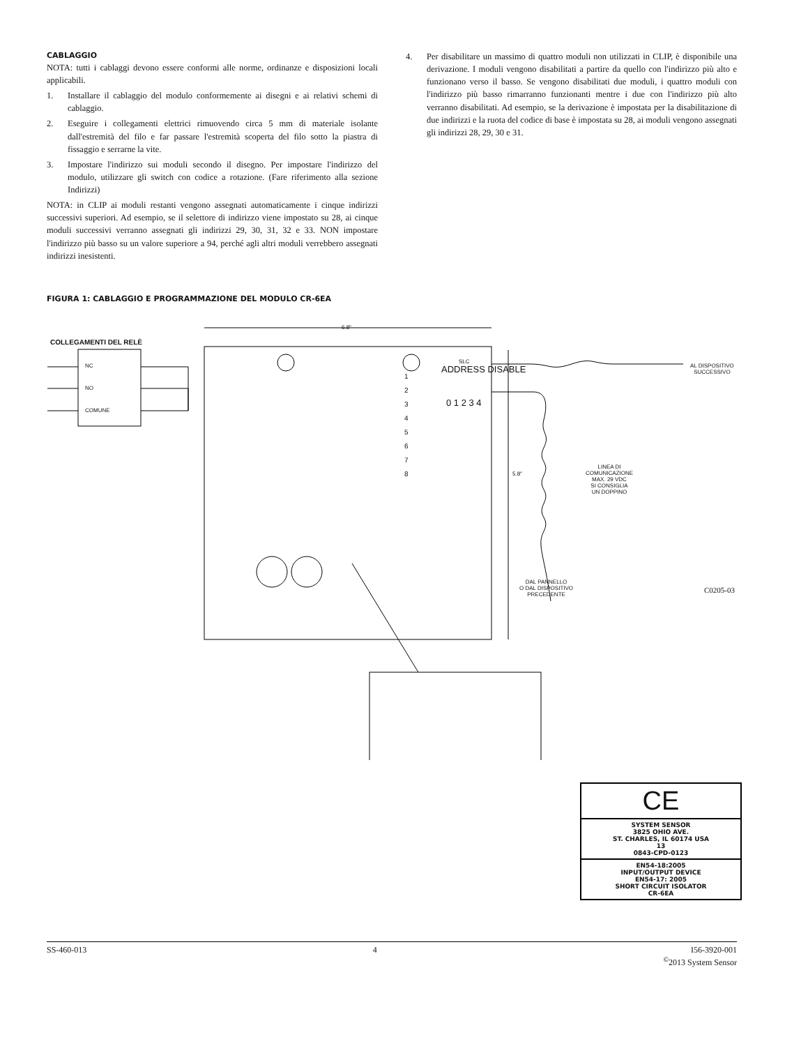CABLAGGIO
NOTA: tutti i cablaggi devono essere conformi alle norme, ordinanze e disposizioni locali applicabili.
1. Installare il cablaggio del modulo conformemente ai disegni e ai relativi schemi di cablaggio.
2. Eseguire i collegamenti elettrici rimuovendo circa 5 mm di materiale isolante dall'estremità del filo e far passare l'estremità scoperta del filo sotto la piastra di fissaggio e serrarne la vite.
3. Impostare l'indirizzo sui moduli secondo il disegno. Per impostare l'indirizzo del modulo, utilizzare gli switch con codice a rotazione. (Fare riferimento alla sezione Indirizzi)
NOTA: in CLIP ai moduli restanti vengono assegnati automaticamente i cinque indirizzi successivi superiori. Ad esempio, se il selettore di indirizzo viene impostato su 28, ai cinque moduli successivi verranno assegnati gli indirizzi 29, 30, 31, 32 e 33. NON impostare l'indirizzo più basso su un valore superiore a 94, perché agli altri moduli verrebbero assegnati indirizzi inesistenti.
4. Per disabilitare un massimo di quattro moduli non utilizzati in CLIP, è disponibile una derivazione. I moduli vengono disabilitati a partire da quello con l'indirizzo più alto e funzionano verso il basso. Se vengono disabilitati due moduli, i quattro moduli con l'indirizzo più basso rimarranno funzionanti mentre i due con l'indirizzo più alto verranno disabilitati. Ad esempio, se la derivazione è impostata per la disabilitazione di due indirizzi e la ruota del codice di base è impostata su 28, ai moduli vengono assegnati gli indirizzi 28, 29, 30 e 31.
FIGURA 1: CABLAGGIO E PROGRAMMAZIONE DEL MODULO CR-6EA
COLLEGAMENTI DEL RELÈ
NC
NO
COMUNE
6.8"
5.8"
SLC
AL DISPOSITIVO
SUCCESSIVO
LINEA DI
COMUNICAZIONE
MAX. 29 VDC
SI CONSIGLIA
UN DOPPINO
DAL PANNELLO
O DAL DISPOSITIVO
PRECEDENTE
C0205-03
ADDRESS DISABLE
0 1 2 3 4
1
2
3
4
5
6
7
8
CE
SYSTEM SENSOR
3825 OHIO AVE.
ST. CHARLES, IL 60174 USA
13
0843-CPD-0123
EN54-18:2005
INPUT/OUTPUT DEVICE
EN54-17: 2005
SHORT CIRCUIT ISOLATOR
CR-6EA
SS-460-013 4 I56-3920-001
<sup>©</sup>2013 System Sensor